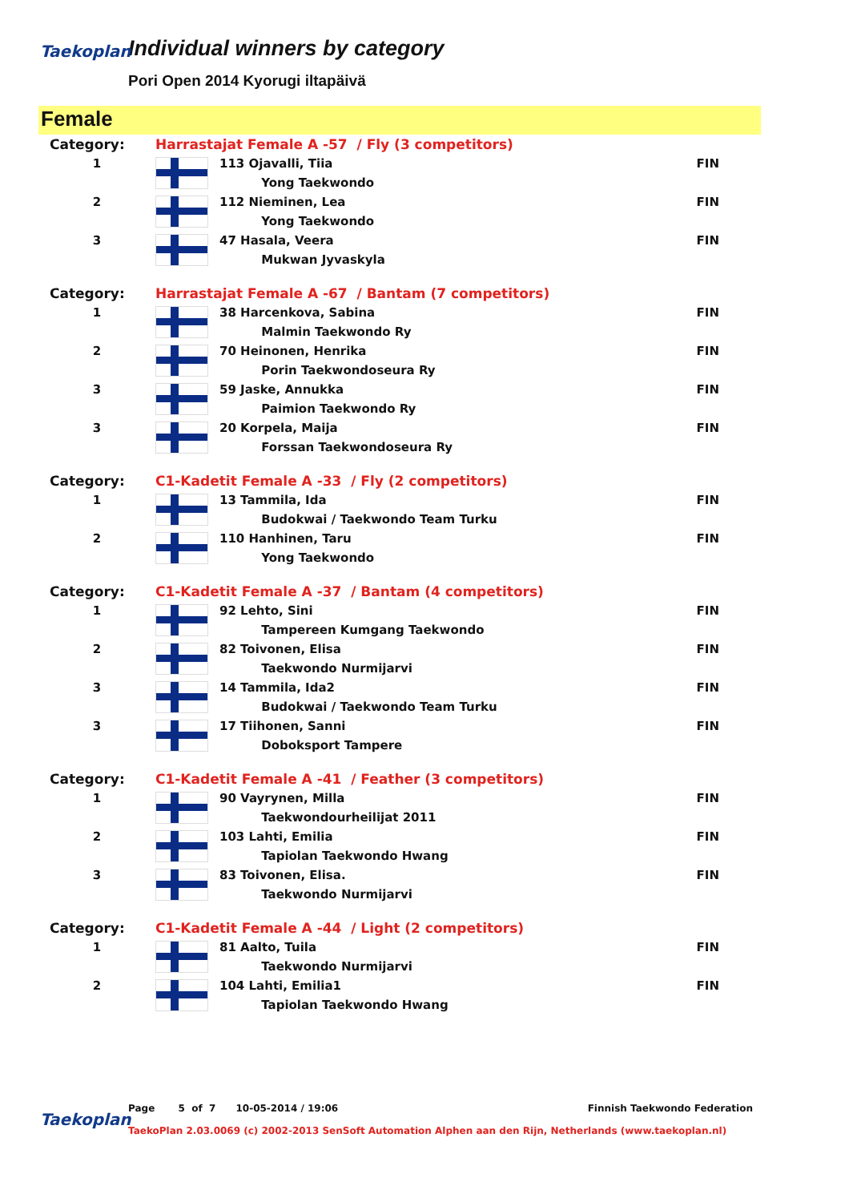Taekoplan
Individual winners by category
Pori Open 2014 Kyorugi iltapäivä
Female
| Category: | Harrastajat Female A -57 / Fly (3 competitors) | | |
| 1 | | 113 Ojavalli, Tiia | FIN |
| | | Yong Taekwondo | |
| 2 | | 112 Nieminen, Lea | FIN |
| | | Yong Taekwondo | |
| 3 | | 47 Hasala, Veera | FIN |
| | | Mukwan Jyvaskyla | |
| Category: | Harrastajat Female A -67 / Bantam (7 competitors) | | |
| 1 | | 38 Harcenkova, Sabina | FIN |
| | | Malmin Taekwondo Ry | |
| 2 | | 70 Heinonen, Henrika | FIN |
| | | Porin Taekwondoseura Ry | |
| 3 | | 59 Jaske, Annukka | FIN |
| | | Paimion Taekwondo Ry | |
| 3 | | 20 Korpela, Maija | FIN |
| | | Forssan Taekwondoseura Ry | |
| Category: | C1-Kadetit Female A -33 / Fly (2 competitors) | | |
| 1 | | 13 Tammila, Ida | FIN |
| | | Budokwai / Taekwondo Team Turku | |
| 2 | | 110 Hanhinen, Taru | FIN |
| | | Yong Taekwondo | |
| Category: | C1-Kadetit Female A -37 / Bantam (4 competitors) | | |
| 1 | | 92 Lehto, Sini | FIN |
| | | Tampereen Kumgang Taekwondo | |
| 2 | | 82 Toivonen, Elisa | FIN |
| | | Taekwondo Nurmijarvi | |
| 3 | | 14 Tammila, Ida2 | FIN |
| | | Budokwai / Taekwondo Team Turku | |
| 3 | | 17 Tiihonen, Sanni | FIN |
| | | Doboksport Tampere | |
| Category: | C1-Kadetit Female A -41 / Feather (3 competitors) | | |
| 1 | | 90 Vayrynen, Milla | FIN |
| | | Taekwondourheilijat 2011 | |
| 2 | | 103 Lahti, Emilia | FIN |
| | | Tapiolan Taekwondo Hwang | |
| 3 | | 83 Toivonen, Elisa. | FIN |
| | | Taekwondo Nurmijarvi | |
| Category: | C1-Kadetit Female A -44 / Light (2 competitors) | | |
| 1 | | 81 Aalto, Tuila | FIN |
| | | Taekwondo Nurmijarvi | |
| 2 | | 104 Lahti, Emilia1 | FIN |
| | | Tapiolan Taekwondo Hwang | |
Taekoplan
Page 5 of 7 10-05-2014 / 19:06 Finnish Taekwondo Federation
TaekoPlan 2.03.0069 (c) 2002-2013 SenSoft Automation Alphen aan den Rijn, Netherlands (www.taekoplan.nl)